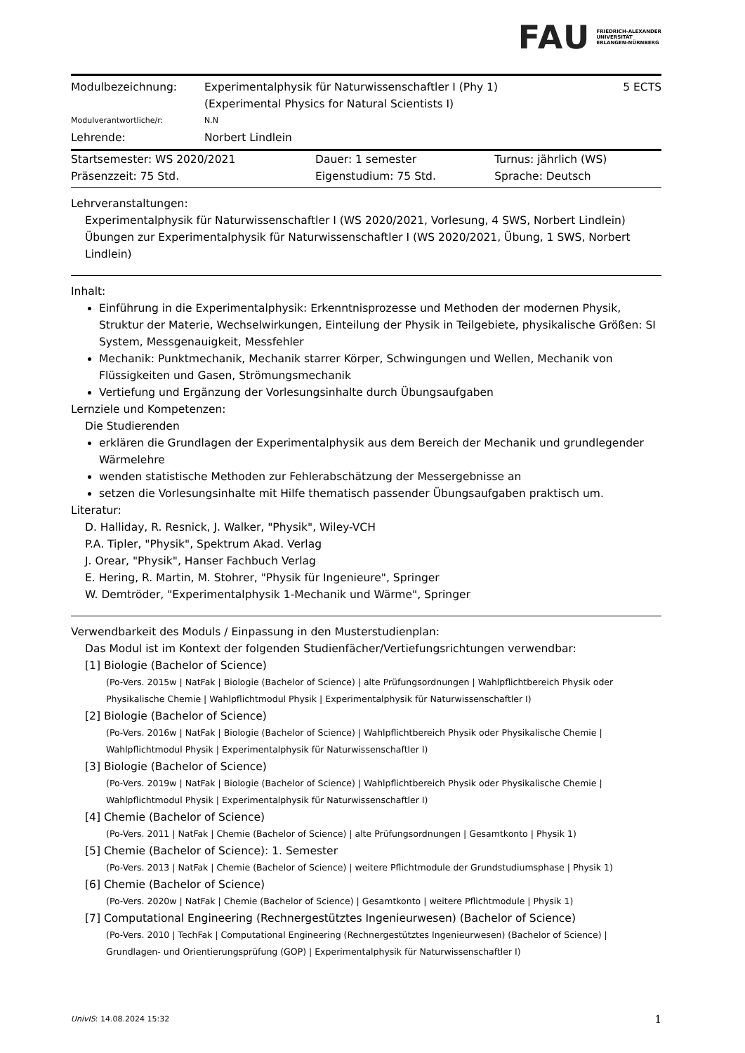FAU FRIEDRICH-ALEXANDER
UNIVERSITÄT
ERLANGEN-NÜRNBERG
| Modulbezeichnung: | Experimentalphysik für Naturwissenschaftler I (Phy 1) (Experimental Physics for Natural Scientists I) | 5 ECTS |
| Modulverantwortliche/r: | N.N | |
| Lehrende: | Norbert Lindlein | |
| Startsemester: WS 2020/2021 | Dauer: 1 semester | Turnus: jährlich (WS) |
| Präsenzzeit: 75 Std. | Eigenstudium: 75 Std. | Sprache: Deutsch |
Lehrveranstaltungen:
Experimentalphysik für Naturwissenschaftler I (WS 2020/2021, Vorlesung, 4 SWS, Norbert Lindlein)
Übungen zur Experimentalphysik für Naturwissenschaftler I (WS 2020/2021, Übung, 1 SWS, Norbert Lindlein)
Inhalt:
Einführung in die Experimentalphysik: Erkenntnisprozesse und Methoden der modernen Physik, Struktur der Materie, Wechselwirkungen, Einteilung der Physik in Teilgebiete, physikalische Größen: SI System, Messgenauigkeit, Messfehler
Mechanik: Punktmechanik, Mechanik starrer Körper, Schwingungen und Wellen, Mechanik von Flüssigkeiten und Gasen, Strömungsmechanik
Vertiefung und Ergänzung der Vorlesungsinhalte durch Übungsaufgaben
Lernziele und Kompetenzen:
Die Studierenden
erklären die Grundlagen der Experimentalphysik aus dem Bereich der Mechanik und grundlegender Wärmelehre
wenden statistische Methoden zur Fehlerabschätzung der Messergebnisse an
setzen die Vorlesungsinhalte mit Hilfe thematisch passender Übungsaufgaben praktisch um.
Literatur:
D. Halliday, R. Resnick, J. Walker, "Physik", Wiley-VCH
P.A. Tipler, "Physik", Spektrum Akad. Verlag
J. Orear, "Physik", Hanser Fachbuch Verlag
E. Hering, R. Martin, M. Stohrer, "Physik für Ingenieure", Springer
W. Demtröder, "Experimentalphysik 1-Mechanik und Wärme", Springer
Verwendbarkeit des Moduls / Einpassung in den Musterstudienplan:
Das Modul ist im Kontext der folgenden Studienfächer/Vertiefungsrichtungen verwendbar:
[1] Biologie (Bachelor of Science)
(Po-Vers. 2015w | NatFak | Biologie (Bachelor of Science) | alte Prüfungsordnungen | Wahlpflichtbereich Physik oder Physikalische Chemie | Wahlpflichtmodul Physik | Experimentalphysik für Naturwissenschaftler I)
[2] Biologie (Bachelor of Science)
(Po-Vers. 2016w | NatFak | Biologie (Bachelor of Science) | Wahlpflichtbereich Physik oder Physikalische Chemie | Wahlpflichtmodul Physik | Experimentalphysik für Naturwissenschaftler I)
[3] Biologie (Bachelor of Science)
(Po-Vers. 2019w | NatFak | Biologie (Bachelor of Science) | Wahlpflichtbereich Physik oder Physikalische Chemie | Wahlpflichtmodul Physik | Experimentalphysik für Naturwissenschaftler I)
[4] Chemie (Bachelor of Science)
(Po-Vers. 2011 | NatFak | Chemie (Bachelor of Science) | alte Prüfungsordnungen | Gesamtkonto | Physik 1)
[5] Chemie (Bachelor of Science): 1. Semester
(Po-Vers. 2013 | NatFak | Chemie (Bachelor of Science) | weitere Pflichtmodule der Grundstudiumsphase | Physik 1)
[6] Chemie (Bachelor of Science)
(Po-Vers. 2020w | NatFak | Chemie (Bachelor of Science) | Gesamtkonto | weitere Pflichtmodule | Physik 1)
[7] Computational Engineering (Rechnergestütztes Ingenieurwesen) (Bachelor of Science)
(Po-Vers. 2010 | TechFak | Computational Engineering (Rechnergestütztes Ingenieurwesen) (Bachelor of Science) | Grundlagen- und Orientierungsprüfung (GOP) | Experimentalphysik für Naturwissenschaftler I)
UnivIS: 14.08.2024 15:32 1